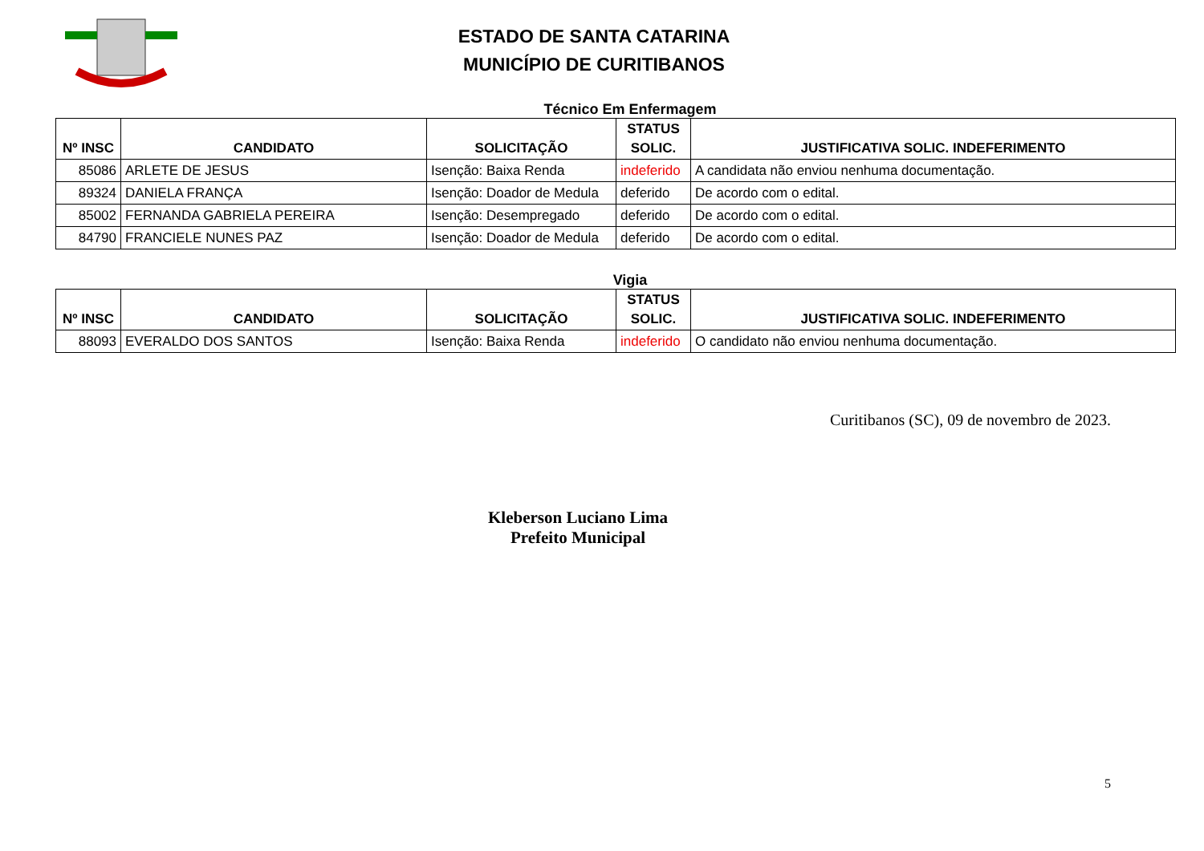ESTADO DE SANTA CATARINA
MUNICÍPIO DE CURITIBANOS
Técnico Em Enfermagem
| Nº INSC | CANDIDATO | SOLICITAÇÃO | STATUS SOLIC. | JUSTIFICATIVA SOLIC. INDEFERIMENTO |
| --- | --- | --- | --- | --- |
| 85086 | ARLETE DE JESUS | Isenção: Baixa Renda | indeferido | A candidata não enviou nenhuma documentação. |
| 89324 | DANIELA FRANÇA | Isenção: Doador de Medula | deferido | De acordo com o edital. |
| 85002 | FERNANDA GABRIELA PEREIRA | Isenção: Desempregado | deferido | De acordo com o edital. |
| 84790 | FRANCIELE NUNES PAZ | Isenção: Doador de Medula | deferido | De acordo com o edital. |
Vigia
| Nº INSC | CANDIDATO | SOLICITAÇÃO | STATUS SOLIC. | JUSTIFICATIVA SOLIC. INDEFERIMENTO |
| --- | --- | --- | --- | --- |
| 88093 | EVERALDO DOS SANTOS | Isenção: Baixa Renda | indeferido | O candidato não enviou nenhuma documentação. |
Curitibanos (SC), 09 de novembro de 2023.
Kleberson Luciano Lima
Prefeito Municipal
5